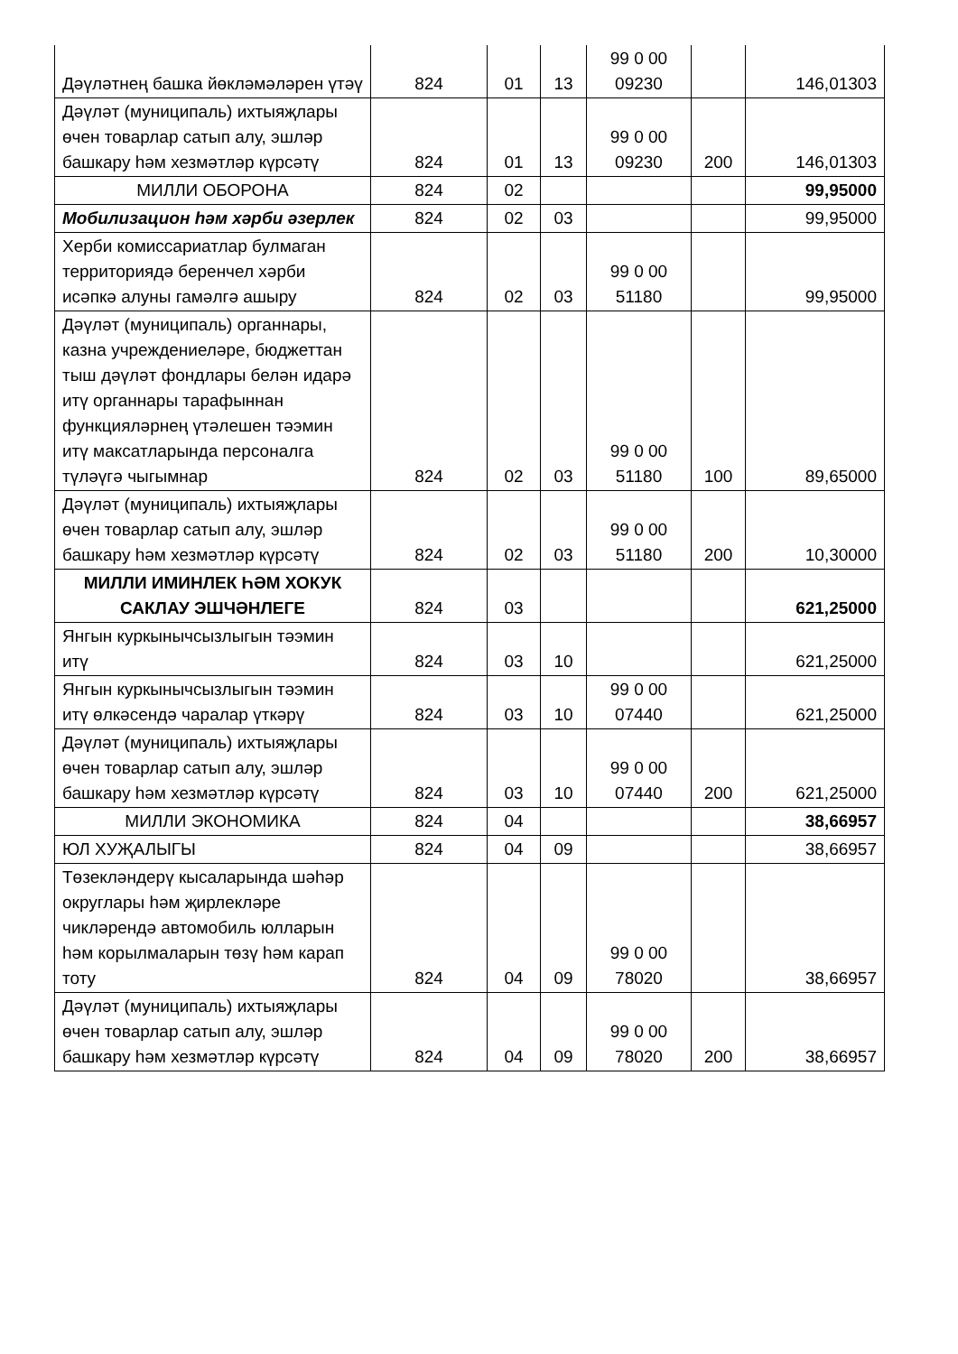| Дәүләтнең башка йөкләмәләрен үтәү | 824 | 01 | 13 | 99 0 00 09230 | | 146,01303 |
| Дәүләт (муниципаль) ихтыяҗлары өчен товарлар сатып алу, эшләр башкару һәм хезмәтләр күрсәтү | 824 | 01 | 13 | 99 0 00 09230 | 200 | 146,01303 |
| МИЛЛИ ОБОРОНА | 824 | 02 | | | | 99,95000 |
| Мобилизацион һәм хәрби әзерлек | 824 | 02 | 03 | | | 99,95000 |
| Херби комиссариатлар булмаган территориядә беренчел хәрби исәпкә алуны гамәлгә ашыру | 824 | 02 | 03 | 99 0 00 51180 | | 99,95000 |
| Дәүләт (муниципаль) органнары, казна учреждениеләре, бюджеттан тыш дәүләт фондлары белән идарә итү органнары тарафыннан функцияләрнең үтәлешен тәэмин итү максатларында персоналга түләүгә чыгымнар | 824 | 02 | 03 | 99 0 00 51180 | 100 | 89,65000 |
| Дәүләт (муниципаль) ихтыяҗлары өчен товарлар сатып алу, эшләр башкару һәм хезмәтләр күрсәтү | 824 | 02 | 03 | 99 0 00 51180 | 200 | 10,30000 |
| МИЛЛИ ИМИНЛЕК ҺӘМ ХОКУК САКЛАУ ЭШЧӘНЛЕГЕ | 824 | 03 | | | | 621,25000 |
| Янгын куркынычсызлыгын тәэмин итү | 824 | 03 | 10 | | | 621,25000 |
| Янгын куркынычсызлыгын тәэмин итү өлкәсендә чаралар үткәрү | 824 | 03 | 10 | 99 0 00 07440 | | 621,25000 |
| Дәүләт (муниципаль) ихтыяҗлары өчен товарлар сатып алу, эшләр башкару һәм хезмәтләр күрсәтү | 824 | 03 | 10 | 99 0 00 07440 | 200 | 621,25000 |
| МИЛЛИ ЭКОНОМИКА | 824 | 04 | | | | 38,66957 |
| ЮЛ ХУҖАЛЫГЫ | 824 | 04 | 09 | | | 38,66957 |
| Төзекләндерү кысаларында шәһәр округлары һәм җирлекләре чикләрендә автомобиль юлларын һәм корылмаларын төзү һәм карап тоту | 824 | 04 | 09 | 99 0 00 78020 | | 38,66957 |
| Дәүләт (муниципаль) ихтыяҗлары өчен товарлар сатып алу, эшләр башкару һәм хезмәтләр күрсәтү | 824 | 04 | 09 | 99 0 00 78020 | 200 | 38,66957 |